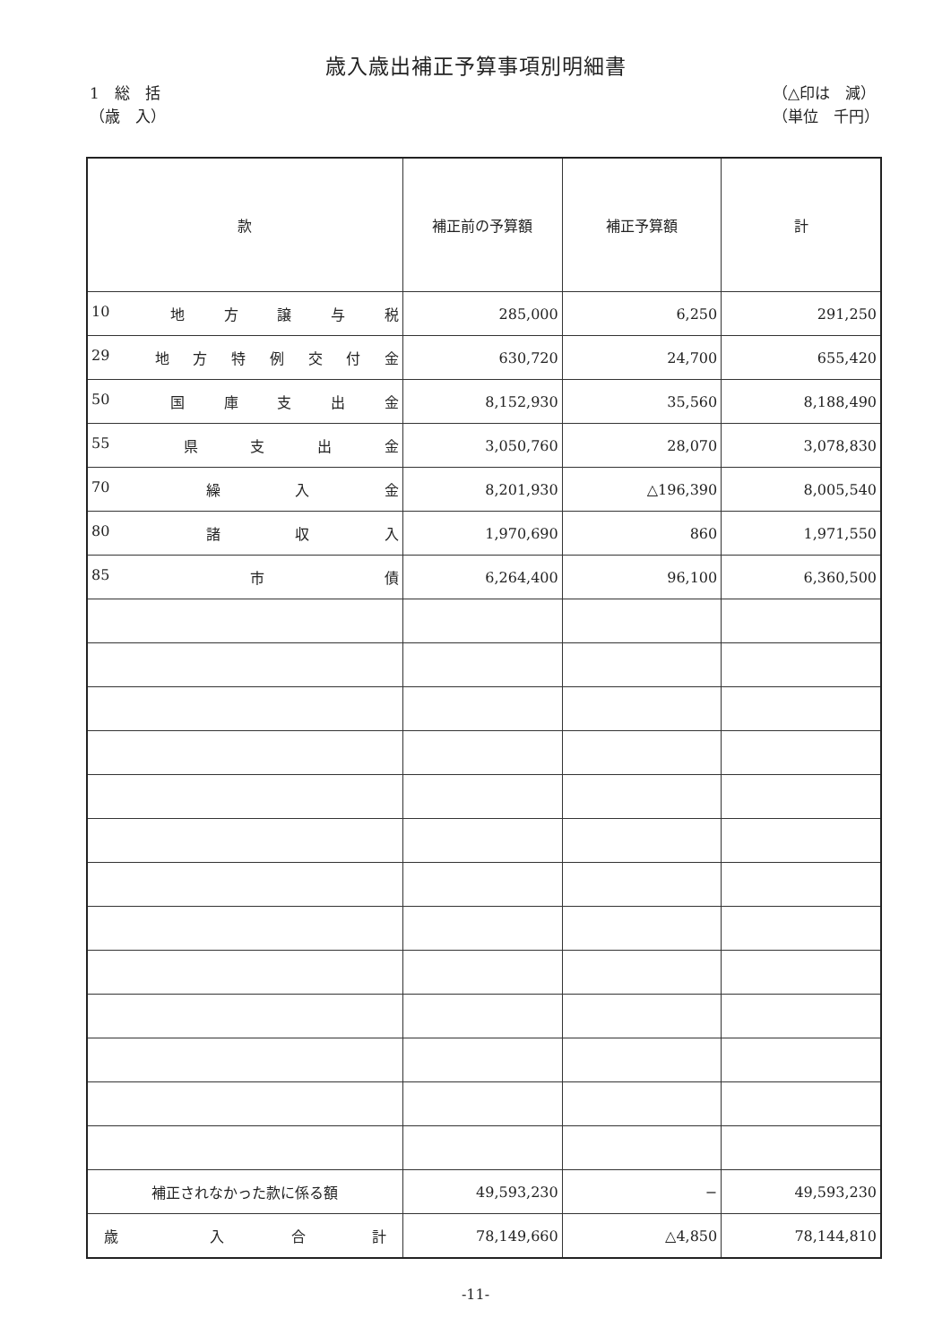歳入歳出補正予算事項別明細書
1　総　括
（歳　入）
（△印は　減）
（単位　千円）
| 款 | 補正前の予算額 | 補正予算額 | 計 |
| --- | --- | --- | --- |
| 10 地 方 譲 与 税 | 285,000 | 6,250 | 291,250 |
| 29 地 方 特 例 交 付 金 | 630,720 | 24,700 | 655,420 |
| 50 国 庫 支 出 金 | 8,152,930 | 35,560 | 8,188,490 |
| 55 県 支 出 金 | 3,050,760 | 28,070 | 3,078,830 |
| 70 繰 入 金 | 8,201,930 | △196,390 | 8,005,540 |
| 80 諸 収 入 | 1,970,690 | 860 | 1,971,550 |
| 85 市 債 | 6,264,400 | 96,100 | 6,360,500 |
| 補正されなかった款に係る額 | 49,593,230 | − | 49,593,230 |
| 歳 入 合 計 | 78,149,660 | △4,850 | 78,144,810 |
-11-